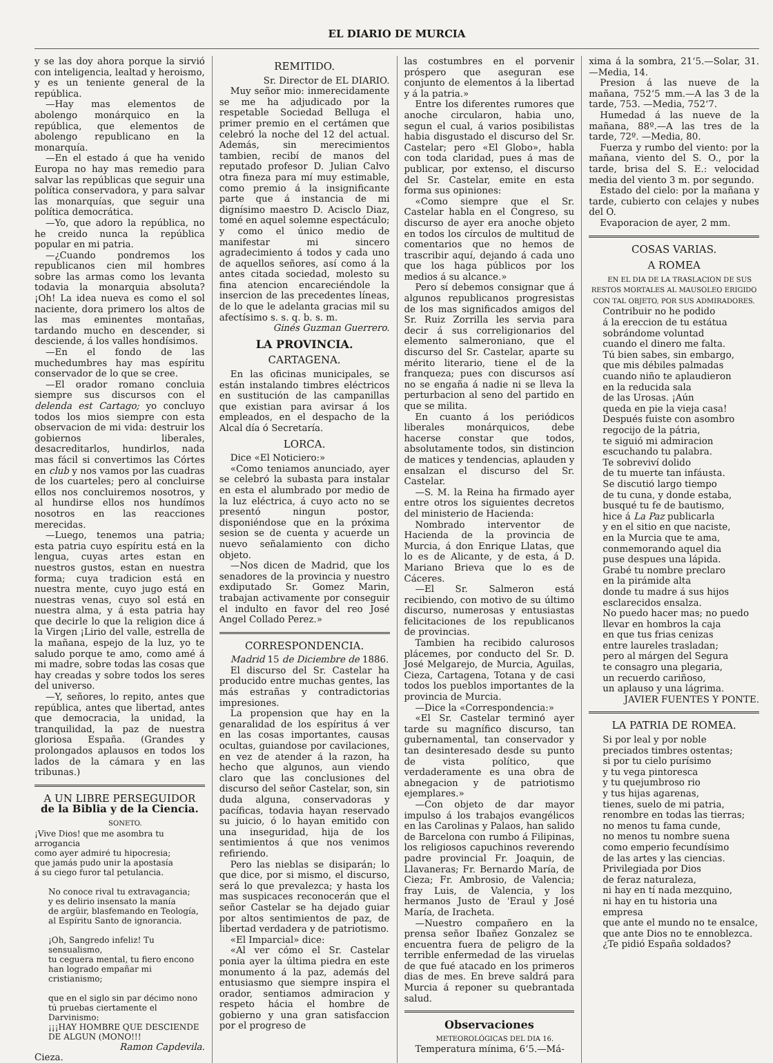EL DIARIO DE MURCIA
y se las doy ahora porque la sirvió con inteligencia, lealtad y heroismo, y es un teniente general de la república.
—Hay mas elementos de abolengo monárquico en la república, que elementos de abolengo republicano en la monarquía.
—En el estado á que ha venido Europa no hay mas remedio para salvar las repúblicas que seguir una política conservadora, y para salvar las monarquías, que seguir una política democrática.
—Yo, que adoro la república, no he creido nunca la república popular en mi patria.
—¿Cuando pondremos los republicanos cien mil hombres sobre las armas como los levanta todavia la monarquia absoluta? ¡Oh! La idea nueva es como el sol naciente, dora primero los altos de las mas eminentes montañas, tardando mucho en descender, si desciende, á los valles hondísimos.
—En el fondo de las muchedumbres hay mas espíritu conservador de lo que se cree.
—El orador romano concluia siempre sus discursos con el delenda est Cartago; yo concluyo todos los mios siempre con esta observacion de mi vida: destruir los gobiernos liberales, desacreditarlos, hundirlos, nada mas fácil si convertimos las Córtes en club y nos vamos por las cuadras de los cuarteles; pero al concluirse ellos nos concluiremos nosotros, y al hundirse ellos nos hundímos nosotros en las reacciones merecidas.
—Luego, tenemos una patria; esta patria cuyo espíritu está en la lengua, cuyas artes estan en nuestros gustos, estan en nuestra forma; cuya tradicion está en nuestra mente, cuyo jugo está en nuestras venas, cuyo sol está en nuestra alma, y á esta patria hay que decirle lo que la religion dice á la Virgen ¡Lirio del valle, estrella de la mañana, espejo de la luz, yo te saludo porque te amo, como amé á mi madre, sobre todas las cosas que hay creadas y sobre todos los seres del universo.
—Y, señores, lo repito, antes que república, antes que libertad, antes que democracia, la unidad, la tranquilidad, la paz de nuestra gloriosa España. (Grandes y prolongados aplausos en todos los lados de la cámara y en las tribunas.)
A UN LIBRE PERSEGUIDOR
de la Biblia y de la Ciencia.
SONETO.
¡Vive Dios! que me asombra tu arrogancia
como ayer admiré tu hipocresia;
que jamás pudo unir la apostasía
á su ciego furor tal petulancia.
No conoce rival tu extravagancia;
y es delirio insensato la manía
de argüir, blasfemando en Teología,
al Espíritu Santo de ignorancia.
¡Oh, Sangredo infeliz! Tu sensualismo,
tu ceguera mental, tu fiero encono
han logrado empañar mi cristianismo;
que en el siglo sin par décimo nono
tú pruebas ciertamente el Darvinismo:
¡¡¡HAY HOMBRE QUE DESCIENDE DE ALGUN (MONO!!!
Ramon Capdevila.
Cieza.
REMITIDO.
Sr. Director de EL DIARIO.
Muy señor mio: inmerecidamente se me ha adjudicado por la respetable Sociedad Belluga el primer premio en el certámen que celebró la noche del 12 del actual. Además, sin merecimientos tambien, recibí de manos del reputado profesor D. Julian Calvo otra fineza para mí muy estimable, como premio á la insignificante parte que á instancia de mi dignísimo maestro D. Acisclo Diaz, tomé en aquel solemne espectáculo; y como el único medio de manifestar mi sincero agradecimiento á todos y cada uno de aquellos señores, así como á la antes citada sociedad, molesto su fina atencion encareciéndole la insercion de las precedentes líneas, de lo que le adelanta gracias mil su afectísimo s. s. q. b. s. m.
Ginés Guzman Guerrero.
LA PROVINCIA.
CARTAGENA.
En las oficinas municipales, se están instalando timbres eléctricos en sustitución de las campanillas que existian para avirsar á los empleados, en el despacho de la Alcal día ó Secretaría.
LORCA.
Dice «El Noticiero:»
«Como teniamos anunciado, ayer se celebró la subasta para instalar en esta el alumbrado por medio de la luz eléctrica, á cuyo acto no se presentó ningun postor, disponiéndose que en la próxima sesion se de cuenta y acuerde un nuevo señalamiento con dicho objeto.
—Nos dicen de Madrid, que los senadores de la provincia y nuestro exdiputado Sr. Gomez Marin, trabajan activamente por conseguir el indulto en favor del reo José Angel Collado Perez.»
CORRESPONDENCIA.
Madrid 15 de Diciembre de 1886.
El discurso del Sr. Castelar ha producido entre muchas gentes, las más estrañas y contradictorias impresiones.
La propension que hay en la genaralidad de los espíritus á ver en las cosas importantes, causas ocultas, guiandose por cavilaciones, en vez de atender á la razon, ha hecho que algunos, aun viendo claro que las conclusiones del discurso del señor Castelar, son, sin duda alguna, conservadoras y pacíficas, todavia hayan reservado su juicio, ó lo hayan emitido con una inseguridad, hija de los sentimientos á que nos venimos refiriendo.
Pero las nieblas se disiparán; lo que dice, por si mismo, el discurso, será lo que prevalezca; y hasta los mas suspicaces reconocerán que el señor Castelar se ha dejado guiar por altos sentimientos de paz, de libertad verdadera y de patriotismo.
«El Imparcial» dice:
«Al ver cómo el Sr. Castelar ponia ayer la última piedra en este monumento á la paz, además del entusiasmo que siempre inspira el orador, sentiamos admiracion y respeto hácia el hombre de gobierno y una gran satisfaccion por el progreso de
las costumbres en el porvenir próspero que aseguran ese conjunto de elementos á la libertad y á la patria.»
Entre los diferentes rumores que anoche circularon, habia uno, segun el cual, á varios posibilistas habia disgustado el discurso del Sr. Castelar; pero «El Globo», habla con toda claridad, pues á mas de publicar, por extenso, el discurso del Sr. Castelar, emite en esta forma sus opiniones:
«Como siempre que el Sr. Castelar habla en el Congreso, su discurso de ayer era anoche objeto en todos los círculos de multitud de comentarios que no hemos de trascribir aquí, dejando á cada uno que los haga públicos por los medios á su alcance.»
Pero sí debemos consignar que á algunos republicanos progresistas de los mas significados amigos del Sr. Ruiz Zorrilla les servia para decir á sus correligionarios del elemento salmeroniano, que el discurso del Sr. Castelar, aparte su mérito literario, tiene el de la franqueza; pues con discursos así no se engaña á nadie ni se lleva la perturbacion al seno del partido en que se milita.
En cuanto á los periódicos liberales monárquicos, debe hacerse constar que todos, absolutamente todos, sin distincion de matices y tendencias, aplauden y ensalzan el discurso del Sr. Castelar.
—S. M. la Reina ha firmado ayer entre otros los siguientes decretos del ministerio de Hacienda:
Nombrado interventor de Hacienda de la provincia de Murcia, á don Enrique Llatas, que lo es de Alicante, y de esta, á D. Mariano Brieva que lo es de Cáceres.
—El Sr. Salmeron está recibiendo, con motivo de su último discurso, numerosas y entusiastas felicitaciones de los republicanos de provincias.
Tambien ha recibido calurosos plácemes, por conducto del Sr. D. José Melgarejo, de Murcia, Aguilas, Cieza, Cartagena, Totana y de casi todos los pueblos importantes de la provincia de Murcia.
—Dice la «Correspondencia:»
«El Sr. Castelar terminó ayer tarde su magnífico discurso, tan gubernamental, tan conservador y tan desinteresado desde su punto de vista político, que verdaderamente es una obra de abnegacion y de patriotismo ejemplares.»
—Con objeto de dar mayor impulso á los trabajos evangélicos en las Carolinas y Palaos, han salido de Barcelona con rumbo á Filipinas, los religiosos capuchinos reverendo padre provincial Fr. Joaquin, de Llavaneras; Fr. Bernardo María, de Cieza; Fr. Ambrosio, de Valencia; fray Luis, de Valencia, y los hermanos Justo de 'Eraul y José María, de Iracheta.
—Nuestro compañero en la prensa señor Ibañez Gonzalez se encuentra fuera de peligro de la terrible enfermedad de las viruelas de que fué atacado en los primeros dias de mes. En breve saldrá para Murcia á reponer su quebrantada salud.
Observaciones
METEOROLÓGICAS DEL DIA 16.
Temperatura mínima, 6‘5.—Má-
xima á la sombra, 21‘5.—Solar, 31. —Media, 14.
Presion á las nueve de la mañana, 752‘5 mm.—A las 3 de la tarde, 753. —Media, 752‘7.
Humedad á las nueve de la mañana, 88º.—A las tres de la tarde, 72º. —Media, 80.
Fuerza y rumbo del viento: por la mañana, viento del S. O., por la tarde, brisa del S. E.: velocidad media del viento 3 m. por segundo.
Estado del cielo: por la mañana y tarde, cubierto con celajes y nubes del O.
Evaporacion de ayer, 2 mm.
COSAS VARIAS.
A ROMEA
EN EL DIA DE LA TRASLACION DE SUS RESTOS MORTALES AL MAUSOLEO ERIGIDO CON TAL OBJETO, POR SUS ADMIRADORES.
Contribuir no he podido
á la ereccion de tu estátua
sobrándome voluntad
cuando el dinero me falta.
Tú bien sabes, sin embargo,
que mis débiles palmadas
cuando niño te aplaudieron
en la reducida sala
de las Urosas. ¡Aún
queda en pie la vieja casa!
Después fuiste con asombro
regocijo de la pátria,
te siguió mi admiracion
escuchando tu palabra.
Te sobreviví dolido
de tu muerte tan infáusta.
Se discutió largo tiempo
de tu cuna, y donde estaba,
busqué tu fe de bautismo,
hice á La Paz publicarla
y en el sitio en que naciste,
en la Murcia que te ama,
conmemorando aquel dia
puse despues una lápida.
Grabé tu nombre preclaro
en la pirámide alta
donde tu madre á sus hijos
esclarecidos ensalza.
No puedo hacer mas; no puedo
llevar en hombros la caja
en que tus frias cenizas
entre laureles trasladan;
pero al márgen del Segura
te consagro una plegaria,
un recuerdo cariñoso,
un aplauso y una lágrima.
JAVIER FUENTES Y PONTE.
LA PATRIA DE ROMEA.
Si por leal y por noble
preciados timbres ostentas;
si por tu cielo purísimo
y tu vega pintoresca
y tu quejumbroso rio
y tus hijas agarenas,
tienes, suelo de mi patria,
renombre en todas las tierras;
no menos tu fama cunde,
no menos tu nombre suena
como emperio fecundísimo
de las artes y las ciencias.
Privilegiada por Dios
de feraz naturaleza,
ni hay en tí nada mezquino,
ni hay en tu historia una empresa
que ante el mundo no te ensalce,
que ante Dios no te ennoblezca.
¿Te pidió España soldados?